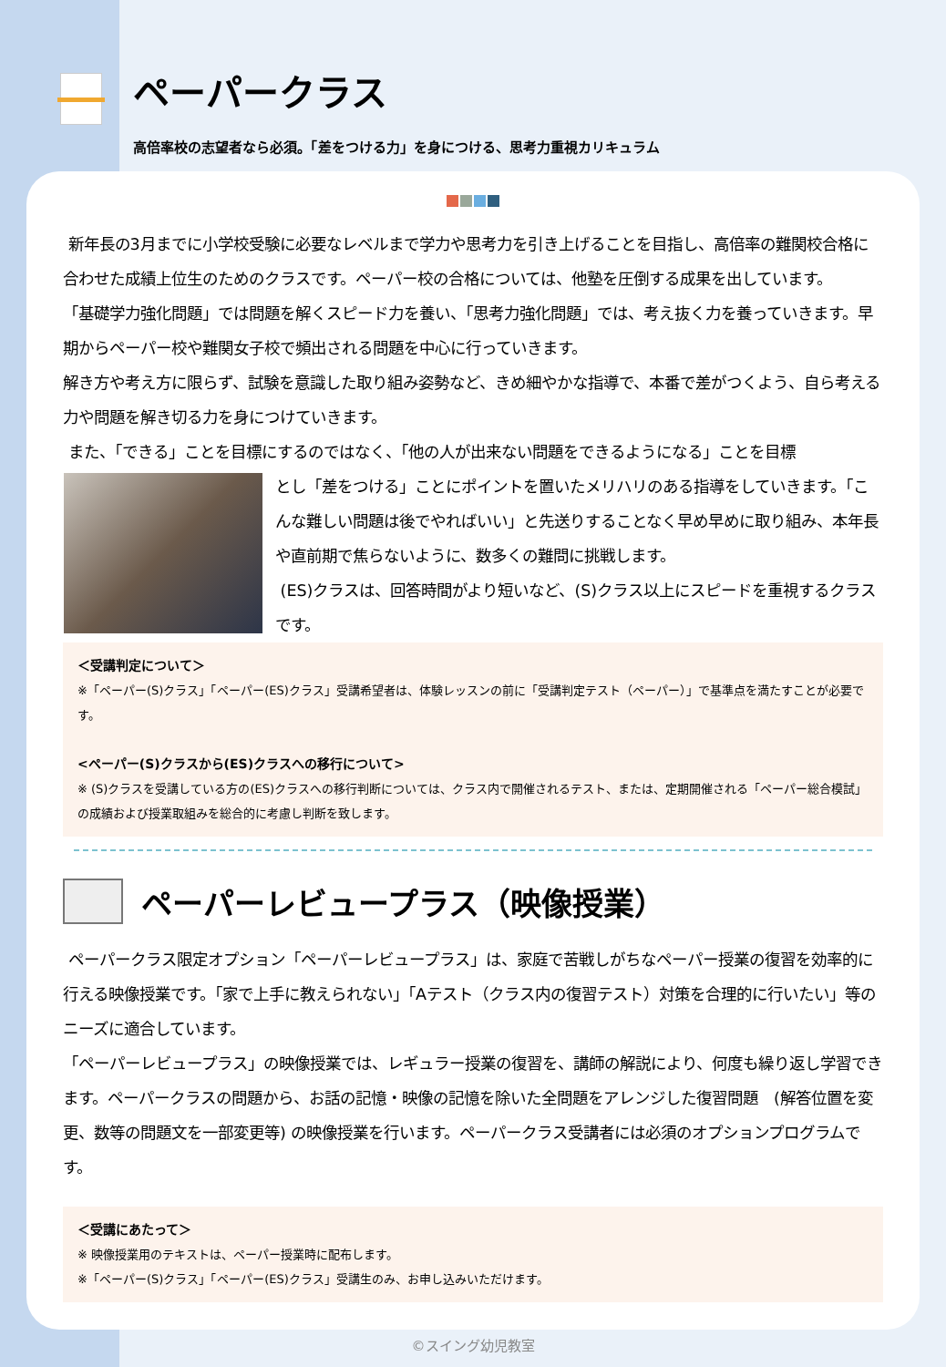ペーパークラス
高倍率校の志望者なら必須。「差をつける力」を身につける、思考力重視カリキュラム
新年長の3月までに小学校受験に必要なレベルまで学力や思考力を引き上げることを目指し、高倍率の難関校合格に合わせた成績上位生のためのクラスです。ペーパー校の合格については、他塾を圧倒する成果を出しています。
「基礎学力強化問題」では問題を解くスピード力を養い、「思考力強化問題」では、考え抜く力を養っていきます。早期からペーパー校や難関女子校で頻出される問題を中心に行っていきます。
解き方や考え方に限らず、試験を意識した取り組み姿勢など、きめ細やかな指導で、本番で差がつくよう、自ら考える力や問題を解き切る力を身につけていきます。
また、「できる」ことを目標にするのではなく、「他の人が出来ない問題をできるようになる」ことを目標
とし「差をつける」ことにポイントを置いたメリハリのある指導をしていきます。「こんな難しい問題は後でやればいい」と先送りすることなく早め早めに取り組み、本年長や直前期で焦らないように、数多くの難問に挑戦します。
(ES)クラスは、回答時間がより短いなど、(S)クラス以上にスピードを重視するクラスです。
＜受講判定について＞
※「ペーパー(S)クラス」「ペーパー(ES)クラス」受講希望者は、体験レッスンの前に「受講判定テスト（ペーパー）」で基準点を満たすことが必要です。
<ペーパー(S)クラスから(ES)クラスへの移行について>
※ (S)クラスを受講している方の(ES)クラスへの移行判断については、クラス内で開催されるテスト、または、定期開催される「ペーパー総合模試」の成績および授業取組みを総合的に考慮し判断を致します。
ペーパーレビュープラス（映像授業）
ペーパークラス限定オプション「ペーパーレビュープラス」は、家庭で苦戦しがちなペーパー授業の復習を効率的に行える映像授業です。「家で上手に教えられない」「Aテスト（クラス内の復習テスト）対策を合理的に行いたい」等のニーズに適合しています。
「ペーパーレビュープラス」の映像授業では、レギュラー授業の復習を、講師の解説により、何度も繰り返し学習できます。ペーパークラスの問題から、お話の記憶・映像の記憶を除いた全問題をアレンジした復習問題　(解答位置を変更、数等の問題文を一部変更等) の映像授業を行います。ペーパークラス受講者には必須のオプションプログラムです。
＜受講にあたって＞
※ 映像授業用のテキストは、ペーパー授業時に配布します。
※「ペーパー(S)クラス」「ペーパー(ES)クラス」受講生のみ、お申し込みいただけます。
©スイング幼児教室